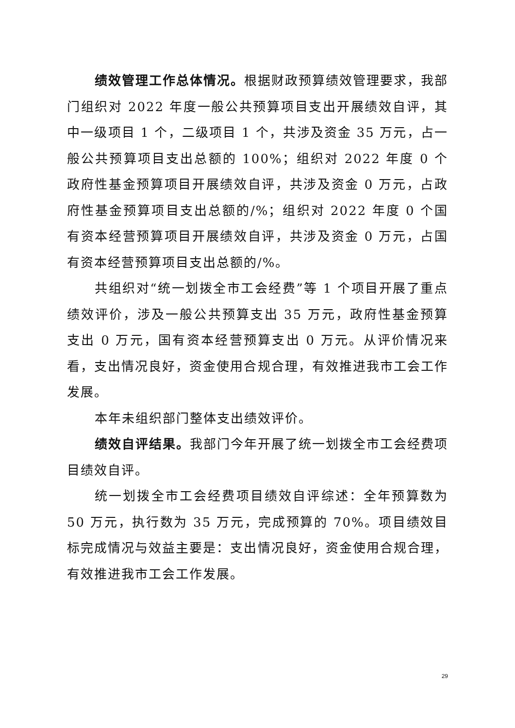绩效管理工作总体情况。根据财政预算绩效管理要求，我部门组织对 2022 年度一般公共预算项目支出开展绩效自评，其中一级项目 1 个，二级项目 1 个，共涉及资金 35 万元，占一般公共预算项目支出总额的 100%；组织对 2022 年度 0 个政府性基金预算项目开展绩效自评，共涉及资金 0 万元，占政府性基金预算项目支出总额的/%；组织对 2022 年度 0 个国有资本经营预算项目开展绩效自评，共涉及资金 0 万元，占国有资本经营预算项目支出总额的/%。
共组织对“统一划拨全市工会经费”等 1 个项目开展了重点绩效评价，涉及一般公共预算支出 35 万元，政府性基金预算支出 0 万元，国有资本经营预算支出 0 万元。从评价情况来看，支出情况良好，资金使用合规合理，有效推进我市工会工作发展。
本年未组织部门整体支出绩效评价。
绩效自评结果。我部门今年开展了统一划拨全市工会经费项目绩效自评。
统一划拨全市工会经费项目绩效自评综述：全年预算数为 50 万元，执行数为 35 万元，完成预算的 70%。项目绩效目标完成情况与效益主要是：支出情况良好，资金使用合规合理，有效推进我市工会工作发展。
29